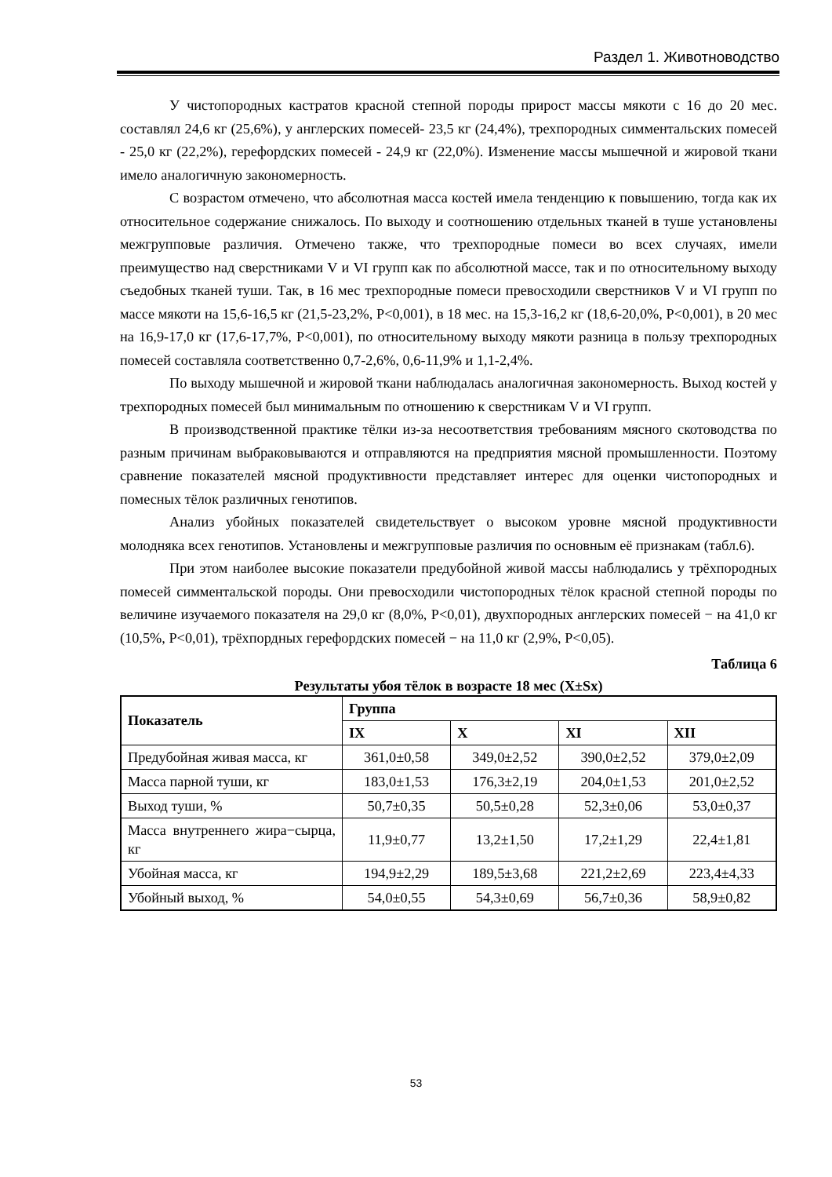Раздел 1. Животноводство
У чистопородных кастратов красной степной породы прирост массы мякоти с 16 до 20 мес. составлял 24,6 кг (25,6%), у англерских помесей- 23,5 кг (24,4%), трехпородных симментальских помесей - 25,0 кг (22,2%), герефордских помесей - 24,9 кг (22,0%). Изменение массы мышечной и жировой ткани имело аналогичную закономерность.
С возрастом отмечено, что абсолютная масса костей имела тенденцию к повышению, тогда как их относительное содержание снижалось. По выходу и соотношению отдельных тканей в туше установлены межгрупповые различия. Отмечено также, что трехпородные помеси во всех случаях, имели преимущество над сверстниками V и VI групп как по абсолютной массе, так и по относительному выходу съедобных тканей туши. Так, в 16 мес трехпородные помеси превосходили сверстников V и VI групп по массе мякоти на 15,6-16,5 кг (21,5-23,2%, P<0,001), в 18 мес. на 15,3-16,2 кг (18,6-20,0%, P<0,001), в 20 мес на 16,9-17,0 кг (17,6-17,7%, P<0,001), по относительному выходу мякоти разница в пользу трехпородных помесей составляла соответственно 0,7-2,6%, 0,6-11,9% и 1,1-2,4%.
По выходу мышечной и жировой ткани наблюдалась аналогичная закономерность. Выход костей у трехпородных помесей был минимальным по отношению к сверстникам V и VI групп.
В производственной практике тёлки из-за несоответствия требованиям мясного скотоводства по разным причинам выбраковываются и отправляются на предприятия мясной промышленности. Поэтому сравнение показателей мясной продуктивности представляет интерес для оценки чистопородных и помесных тёлок различных генотипов.
Анализ убойных показателей свидетельствует о высоком уровне мясной продуктивности молодняка всех генотипов. Установлены и межгрупповые различия по основным её признакам (табл.6).
При этом наиболее высокие показатели предубойной живой массы наблюдались у трёхпородных помесей симментальской породы. Они превосходили чистопородных тёлок красной степной породы по величине изучаемого показателя на 29,0 кг (8,0%, P<0,01), двухпородных англерских помесей − на 41,0 кг (10,5%, P<0,01), трёхпордных герефордских помесей − на 11,0 кг (2,9%, P<0,05).
Таблица 6
Результаты убоя тёлок в возрасте 18 мес (X±Sx)
| Показатель | Группа | | | |
| --- | --- | --- | --- | --- |
| | IX | X | XI | XII |
| Предубойная живая масса, кг | 361,0±0,58 | 349,0±2,52 | 390,0±2,52 | 379,0±2,09 |
| Масса парной туши, кг | 183,0±1,53 | 176,3±2,19 | 204,0±1,53 | 201,0±2,52 |
| Выход туши, % | 50,7±0,35 | 50,5±0,28 | 52,3±0,06 | 53,0±0,37 |
| Масса внутреннего жира−сырца, кг | 11,9±0,77 | 13,2±1,50 | 17,2±1,29 | 22,4±1,81 |
| Убойная масса, кг | 194,9±2,29 | 189,5±3,68 | 221,2±2,69 | 223,4±4,33 |
| Убойный выход, % | 54,0±0,55 | 54,3±0,69 | 56,7±0,36 | 58,9±0,82 |
53